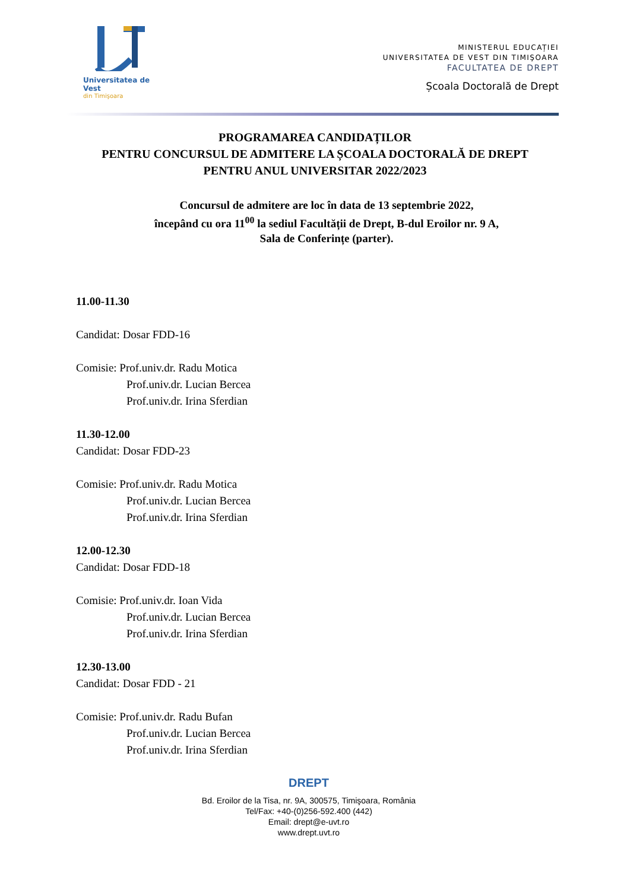Universitatea de Vest
din Timişoara
MINISTERUL EDUCAȚIEI
UNIVERSITATEA DE VEST DIN TIMIŞOARA
FACULTATEA DE DREPT
Școala Doctorală de Drept
PROGRAMAREA CANDIDAȚILOR
PENTRU CONCURSUL DE ADMITERE LA ȘCOALA DOCTORALĂ DE DREPT
PENTRU ANUL UNIVERSITAR 2022/2023
Concursul de admitere are loc în data de 13 septembrie 2022,
începând cu ora 11<sup>00</sup> la sediul Facultății de Drept, B-dul Eroilor nr. 9 A,
Sala de Conferințe (parter).
11.00-11.30
Candidat: Dosar FDD-16
Comisie: Prof.univ.dr. Radu Motica
Prof.univ.dr. Lucian Bercea
Prof.univ.dr. Irina Sferdian
11.30-12.00
Candidat: Dosar FDD-23
Comisie: Prof.univ.dr. Radu Motica
Prof.univ.dr. Lucian Bercea
Prof.univ.dr. Irina Sferdian
12.00-12.30
Candidat: Dosar FDD-18
Comisie: Prof.univ.dr. Ioan Vida
Prof.univ.dr. Lucian Bercea
Prof.univ.dr. Irina Sferdian
12.30-13.00
Candidat: Dosar FDD - 21
Comisie: Prof.univ.dr. Radu Bufan
Prof.univ.dr. Lucian Bercea
Prof.univ.dr. Irina Sferdian
DREPT
Bd. Eroilor de la Tisa, nr. 9A, 300575, Timişoara, România
Tel/Fax: +40-(0)256-592.400 (442)
Email: drept@e-uvt.ro
www.drept.uvt.ro